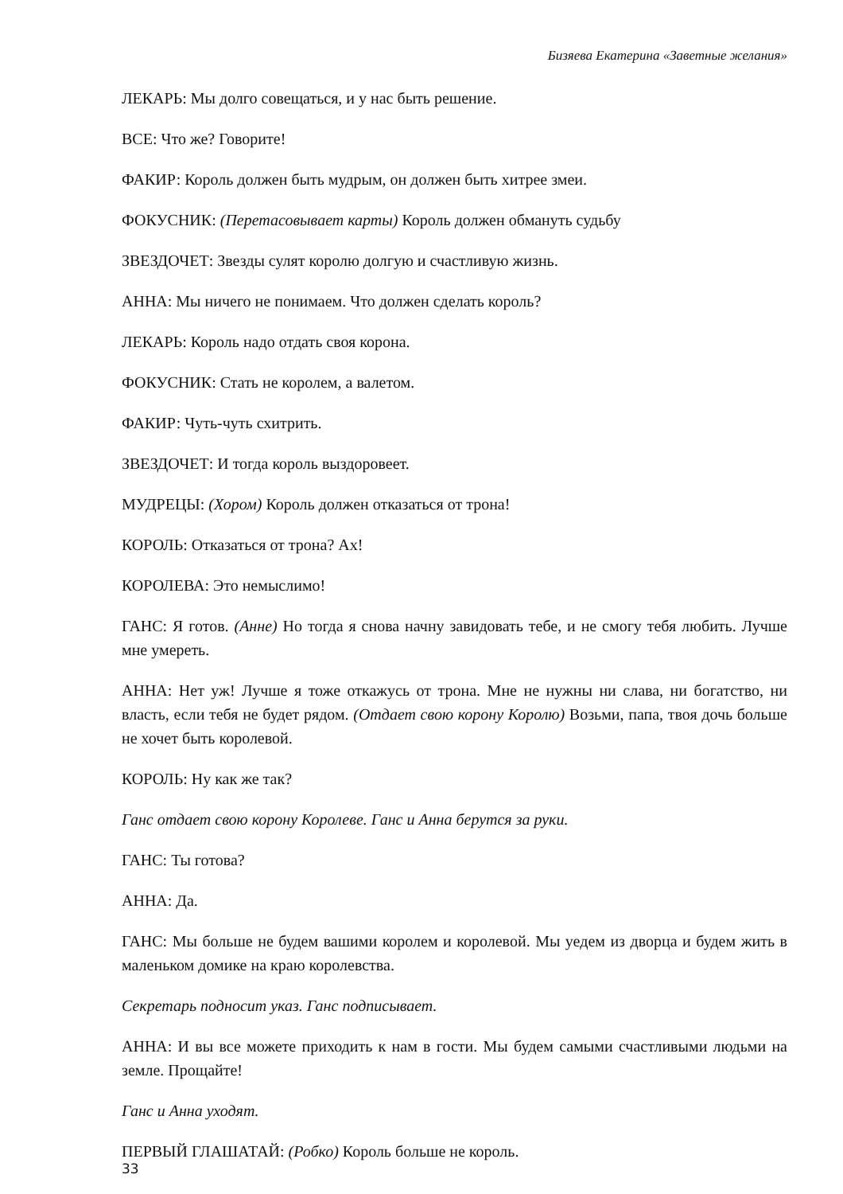Бизяева Екатерина «Заветные желания»
ЛЕКАРЬ: Мы долго совещаться, и у нас быть решение.
ВСЕ: Что же? Говорите!
ФАКИР: Король должен быть мудрым, он должен быть хитрее змеи.
ФОКУСНИК: (Перетасовывает карты) Король должен обмануть судьбу
ЗВЕЗДОЧЕТ: Звезды сулят королю долгую и счастливую жизнь.
АННА: Мы ничего не понимаем. Что должен сделать король?
ЛЕКАРЬ: Король надо отдать своя корона.
ФОКУСНИК: Стать не королем, а валетом.
ФАКИР: Чуть-чуть схитрить.
ЗВЕЗДОЧЕТ: И тогда король выздоровеет.
МУДРЕЦЫ: (Хором) Король должен отказаться от трона!
КОРОЛЬ: Отказаться от трона? Ах!
КОРОЛЕВА: Это немыслимо!
ГАНС: Я готов. (Анне) Но тогда я снова начну завидовать тебе, и не смогу тебя любить. Лучше мне умереть.
АННА: Нет уж! Лучше я тоже откажусь от трона. Мне не нужны ни слава, ни богатство, ни власть, если тебя не будет рядом. (Отдает свою корону Королю) Возьми, папа, твоя дочь больше не хочет быть королевой.
КОРОЛЬ: Ну как же так?
Ганс отдает свою корону Королеве. Ганс и Анна берутся за руки.
ГАНС: Ты готова?
АННА: Да.
ГАНС: Мы больше не будем вашими королем и королевой. Мы уедем из дворца и будем жить в маленьком домике на краю королевства.
Секретарь подносит указ. Ганс подписывает.
АННА: И вы все можете приходить к нам в гости. Мы будем самыми счастливыми людьми на земле. Прощайте!
Ганс и Анна уходят.
ПЕРВЫЙ ГЛАШАТАЙ: (Робко) Король больше не король.
33